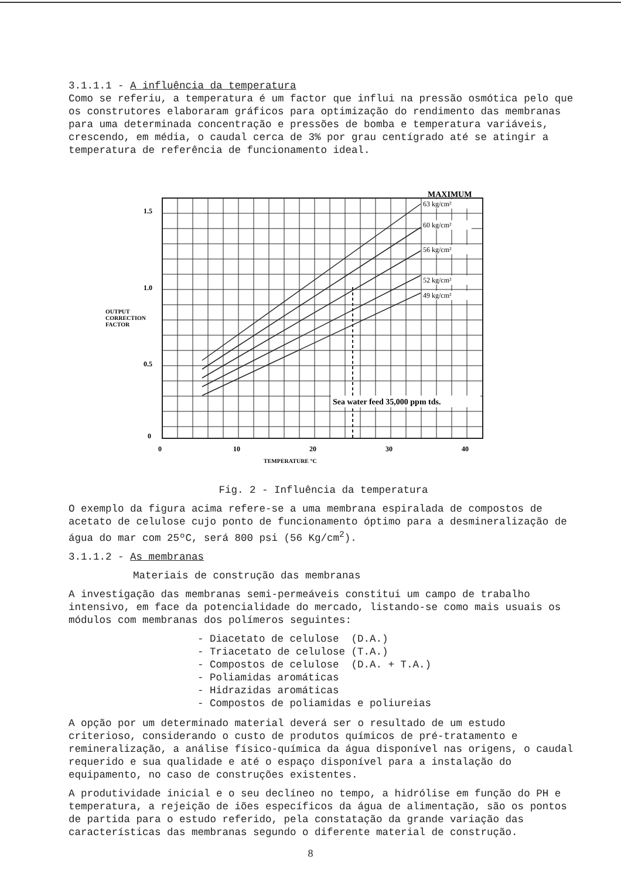3.1.1.1 - A influência da temperatura
Como se referiu, a temperatura é um factor que influi na pressão osmótica pelo que os construtores elaboraram gráficos para optimização do rendimento das membranas para uma determinada concentração e pressões de bomba e temperatura variáveis, crescendo, em média, o caudal cerca de 3% por grau centígrado até se atingir a temperatura de referência de funcionamento ideal.
MAXIMUM
63 kg/cm²
60 kg/cm²
56 kg/cm²
52 kg/cm²
49 kg/cm²
Sea water feed 35,000 ppm tds.
1.5
1.0
0.5
0
OUTPUT
CORRECTION
FACTOR
0
10
20
30
40
TEMPERATURE °C
Fig. 2 - Influência da temperatura
O exemplo da figura acima refere-se a uma membrana espiralada de compostos de acetato de celulose cujo ponto de funcionamento óptimo para a desmineralização de água do mar com 25ºC, será 800 psi (56 Kg/cm<sup>2</sup>).
3.1.1.2 - As membranas
Materiais de construção das membranas
A investigação das membranas semi-permeáveis constitui um campo de trabalho intensivo, em face da potencialidade do mercado, listando-se como mais usuais os módulos com membranas dos polímeros seguintes:
- Diacetato de celulose (D.A.)
- Triacetato de celulose (T.A.)
- Compostos de celulose (D.A. + T.A.)
- Poliamidas aromáticas
- Hidrazidas aromáticas
- Compostos de poliamidas e poliureias
A opção por um determinado material deverá ser o resultado de um estudo criterioso, considerando o custo de produtos químicos de pré-tratamento e remineralização, a análise físico-química da água disponível nas origens, o caudal requerido e sua qualidade e até o espaço disponível para a instalação do equipamento, no caso de construções existentes.
A produtividade inicial e o seu declíneo no tempo, a hidrólise em função do PH e temperatura, a rejeição de iões específicos da água de alimentação, são os pontos de partida para o estudo referido, pela constatação da grande variação das características das membranas segundo o diferente material de construção.
8